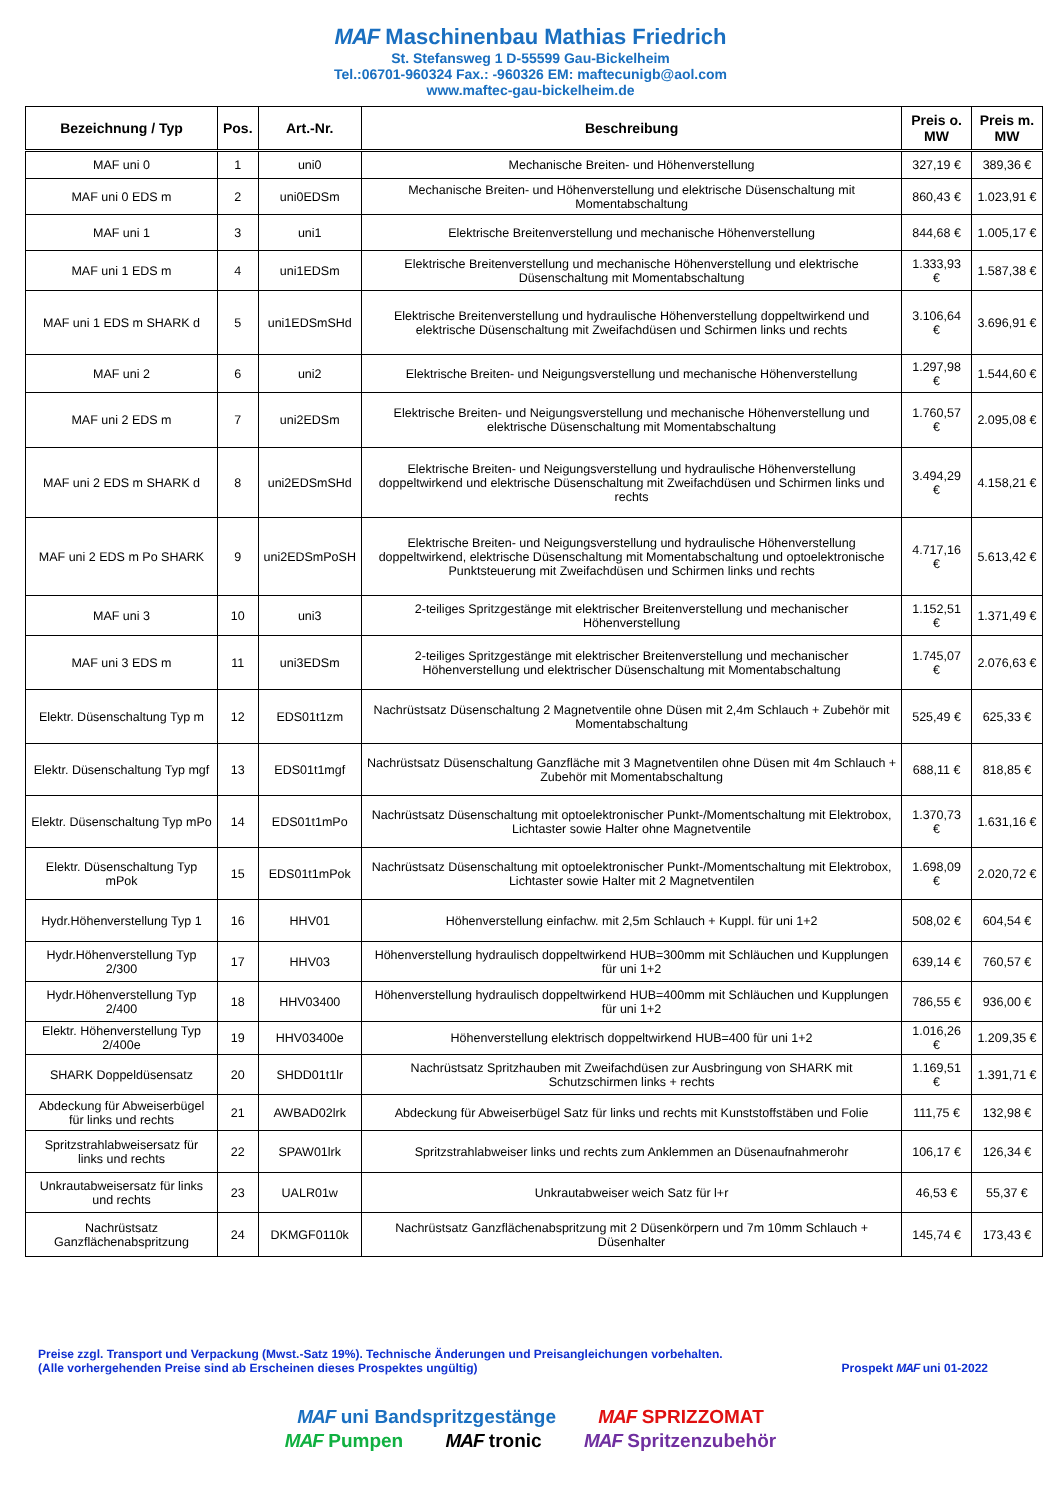MAF Maschinenbau Mathias Friedrich
St. Stefansweg 1 D-55599 Gau-Bickelheim
Tel.:06701-960324 Fax.: -960326 EM: maftecunigb@aol.com
www.maftec-gau-bickelheim.de
| Bezeichnung / Typ | Pos. | Art.-Nr. | Beschreibung | Preis o. MW | Preis m. MW |
| --- | --- | --- | --- | --- | --- |
| MAF uni 0 | 1 | uni0 | Mechanische Breiten- und Höhenverstellung | 327,19 € | 389,36 € |
| MAF uni 0 EDS m | 2 | uni0EDSm | Mechanische Breiten- und Höhenverstellung und elektrische Düsenschaltung mit Momentabschaltung | 860,43 € | 1.023,91 € |
| MAF uni 1 | 3 | uni1 | Elektrische Breitenverstellung und mechanische Höhenverstellung | 844,68 € | 1.005,17 € |
| MAF uni 1 EDS m | 4 | uni1EDSm | Elektrische Breitenverstellung und mechanische Höhenverstellung und elektrische Düsenschaltung mit Momentabschaltung | 1.333,93 € | 1.587,38 € |
| MAF uni 1 EDS m SHARK d | 5 | uni1EDSmSHd | Elektrische Breitenverstellung und hydraulische Höhenverstellung doppeltwirkend und elektrische Düsenschaltung mit Zweifachdüsen und Schirmen links und rechts | 3.106,64 € | 3.696,91 € |
| MAF uni 2 | 6 | uni2 | Elektrische Breiten- und Neigungsverstellung und mechanische Höhenverstellung | 1.297,98 € | 1.544,60 € |
| MAF uni 2 EDS m | 7 | uni2EDSm | Elektrische Breiten- und Neigungsverstellung und mechanische Höhenverstellung und elektrische Düsenschaltung mit Momentabschaltung | 1.760,57 € | 2.095,08 € |
| MAF uni 2 EDS m SHARK d | 8 | uni2EDSmSHd | Elektrische Breiten- und Neigungsverstellung und hydraulische Höhenverstellung doppeltwirkend und elektrische Düsenschaltung mit Zweifachdüsen und Schirmen links und rechts | 3.494,29 € | 4.158,21 € |
| MAF uni 2 EDS m Po SHARK | 9 | uni2EDSmPoSH | Elektrische Breiten- und Neigungsverstellung und hydraulische Höhenverstellung doppeltwirkend, elektrische Düsenschaltung mit Momentabschaltung und optoelektronische Punktsteuerung mit Zweifachdüsen und Schirmen links und rechts | 4.717,16 € | 5.613,42 € |
| MAF uni 3 | 10 | uni3 | 2-teiliges Spritzgestänge mit elektrischer Breitenverstellung und mechanischer Höhenverstellung | 1.152,51 € | 1.371,49 € |
| MAF uni 3 EDS m | 11 | uni3EDSm | 2-teiliges Spritzgestänge mit elektrischer Breitenverstellung und mechanischer Höhenverstellung und elektrischer Düsenschaltung mit Momentabschaltung | 1.745,07 € | 2.076,63 € |
| Elektr. Düsenschaltung Typ m | 12 | EDS01t1zm | Nachrüstsatz Düsenschaltung 2 Magnetventile ohne Düsen mit 2,4m Schlauch + Zubehör mit Momentabschaltung | 525,49 € | 625,33 € |
| Elektr. Düsenschaltung Typ mgf | 13 | EDS01t1mgf | Nachrüstsatz Düsenschaltung Ganzfläche mit 3 Magnetventilen ohne Düsen mit 4m Schlauch + Zubehör mit Momentabschaltung | 688,11 € | 818,85 € |
| Elektr. Düsenschaltung Typ mPo | 14 | EDS01t1mPo | Nachrüstsatz Düsenschaltung mit optoelektronischer Punkt-/Momentschaltung mit Elektrobox, Lichtaster sowie Halter ohne Magnetventile | 1.370,73 € | 1.631,16 € |
| Elektr. Düsenschaltung Typ mPok | 15 | EDS01t1mPok | Nachrüstsatz Düsenschaltung mit optoelektronischer Punkt-/Momentschaltung mit Elektrobox, Lichtaster sowie Halter mit 2 Magnetventilen | 1.698,09 € | 2.020,72 € |
| Hydr.Höhenverstellung Typ 1 | 16 | HHV01 | Höhenverstellung einfachw. mit 2,5m Schlauch + Kuppl. für uni 1+2 | 508,02 € | 604,54 € |
| Hydr.Höhenverstellung Typ 2/300 | 17 | HHV03 | Höhenverstellung hydraulisch doppeltwirkend HUB=300mm mit Schläuchen und Kupplungen für uni 1+2 | 639,14 € | 760,57 € |
| Hydr.Höhenverstellung Typ 2/400 | 18 | HHV03400 | Höhenverstellung hydraulisch doppeltwirkend HUB=400mm mit Schläuchen und Kupplungen für uni 1+2 | 786,55 € | 936,00 € |
| Elektr. Höhenverstellung Typ 2/400e | 19 | HHV03400e | Höhenverstellung elektrisch doppeltwirkend HUB=400 für uni 1+2 | 1.016,26 € | 1.209,35 € |
| SHARK Doppeldüsensatz | 20 | SHDD01t1lr | Nachrüstsatz Spritzhauben mit Zweifachdüsen zur Ausbringung von SHARK mit Schutzschirmen links + rechts | 1.169,51 € | 1.391,71 € |
| Abdeckung für Abweiserbügel für links und rechts | 21 | AWBAD02lrk | Abdeckung für Abweiserbügel Satz für links und rechts mit Kunststoffstäben und Folie | 111,75 € | 132,98 € |
| Spritzstrahlabweisersatz für links und rechts | 22 | SPAW01lrk | Spritzstrahlabweiser links und rechts zum Anklemmen an Düsenaufnahmerohr | 106,17 € | 126,34 € |
| Unkrautabweisersatz für links und rechts | 23 | UALR01w | Unkrautabweiser weich Satz für l+r | 46,53 € | 55,37 € |
| Nachrüstsatz Ganzflächenabspritzung | 24 | DKMGF0110k | Nachrüstsatz Ganzflächenabspritzung mit 2 Düsenkörpern und 7m 10mm Schlauch + Düsenhalter | 145,74 € | 173,43 € |
Preise zzgl. Transport und Verpackung (Mwst.-Satz 19%). Technische Änderungen und Preisangleichungen vorbehalten.
(Alle vorhergehenden Preise sind ab Erscheinen dieses Prospektes ungültig)
Prospekt MAF uni 01-2022
MAF uni Bandspritzgestänge MAF SPRIZZOMAT
MAF Pumpen MAF tronic MAF Spritzenzubehör